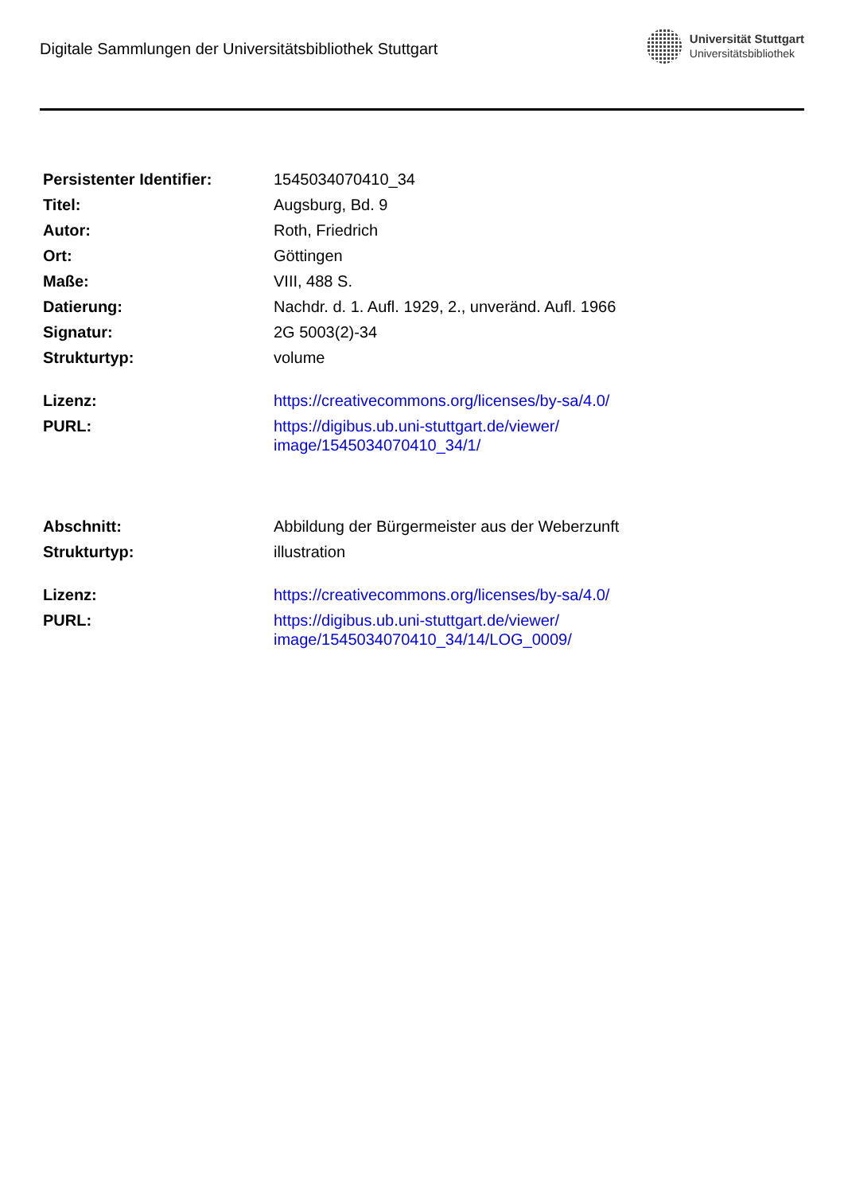Digitale Sammlungen der Universitätsbibliothek Stuttgart
Universität Stuttgart
Universitätsbibliothek
| Persistenter Identifier: | 1545034070410_34 |
| Titel: | Augsburg, Bd. 9 |
| Autor: | Roth, Friedrich |
| Ort: | Göttingen |
| Maße: | VIII, 488 S. |
| Datierung: | Nachdr. d. 1. Aufl. 1929, 2., unveränd. Aufl. 1966 |
| Signatur: | 2G 5003(2)-34 |
| Strukturtyp: | volume |
| Lizenz: | https://creativecommons.org/licenses/by-sa/4.0/ |
| PURL: | https://digibus.ub.uni-stuttgart.de/viewer/ image/1545034070410_34/1/ |
| Abschnitt: | Abbildung der Bürgermeister aus der Weberzunft |
| Strukturtyp: | illustration |
| Lizenz: | https://creativecommons.org/licenses/by-sa/4.0/ |
| PURL: | https://digibus.ub.uni-stuttgart.de/viewer/ image/1545034070410_34/14/LOG_0009/ |